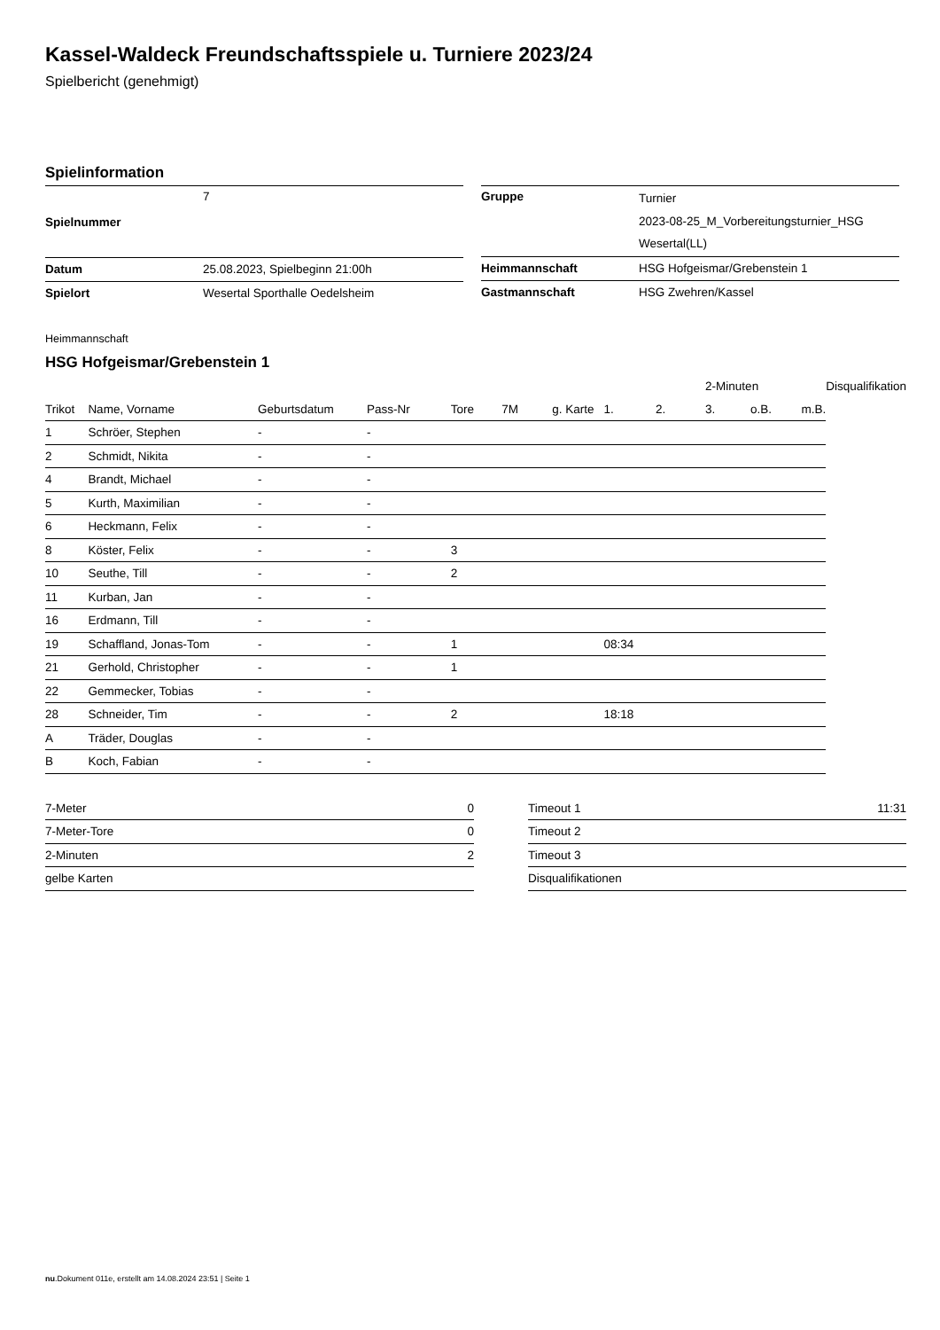Kassel-Waldeck Freundschaftsspiele u. Turniere 2023/24
Spielbericht (genehmigt)
Spielinformation
| Spielnummer | 7 |
| Datum | 25.08.2023, Spielbeginn 21:00h |
| Spielort | Wesertal Sporthalle Oedelsheim |
| Gruppe | Turnier 2023-08-25_M_Vorbereitungsturnier_HSG Wesertal(LL) |
| Heimmannschaft | HSG Hofgeismar/Grebenstein 1 |
| Gastmannschaft | HSG Zwehren/Kassel |
Heimmannschaft
HSG Hofgeismar/Grebenstein 1
| | | | | | | | | | 2-Minuten | | | Disqualifikation |
| --- | --- | --- | --- | --- | --- | --- | --- | --- | --- | --- | --- | --- |
| Trikot | Name, Vorname | Geburtsdatum | Pass-Nr | Tore | 7M | g. Karte | 1. | 2. | 3. | o.B. | m.B. | |
| 1 | Schröer, Stephen | - | - | | | | | | | | | |
| 2 | Schmidt, Nikita | - | - | | | | | | | | | |
| 4 | Brandt, Michael | - | - | | | | | | | | | |
| 5 | Kurth, Maximilian | - | - | | | | | | | | | |
| 6 | Heckmann, Felix | - | - | | | | | | | | | |
| 8 | Köster, Felix | - | - | 3 | | | | | | | | |
| 10 | Seuthe, Till | - | - | 2 | | | | | | | | |
| 11 | Kurban, Jan | - | - | | | | | | | | | |
| 16 | Erdmann, Till | - | - | | | | | | | | | |
| 19 | Schaffland, Jonas-Tom | - | - | 1 | | | 08:34 | | | | | |
| 21 | Gerhold, Christopher | - | - | 1 | | | | | | | | |
| 22 | Gemmecker, Tobias | - | - | | | | | | | | | |
| 28 | Schneider, Tim | - | - | 2 | | | 18:18 | | | | | |
| A | Träder, Douglas | - | - | | | | | | | | | |
| B | Koch, Fabian | - | - | | | | | | | | | |
| 7-Meter | 0 |
| 7-Meter-Tore | 0 |
| 2-Minuten | 2 |
| gelbe Karten | |
| Timeout 1 | 11:31 |
| Timeout 2 | |
| Timeout 3 | |
| Disqualifikationen | |
nu.Dokument 011e, erstellt am 14.08.2024 23:51 | Seite 1